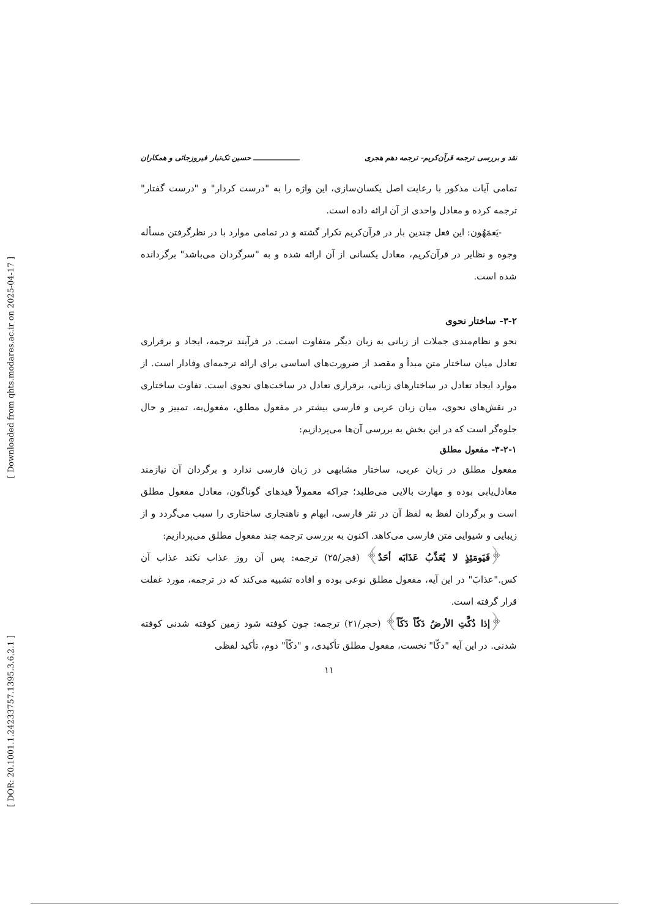[ Downloaded from qhts.modares.ac.ir on 2025-04-17 ]
[ DOR: 20.1001.1.24233757.1395.3.6.2.1 ]
نقد و بررسی ترجمه قرآن‌کریم- ترجمه دهم هجری ـــــــــــــــــــ حسین تک‌تبار فیروزجائی و همکاران
تمامی آیات مذکور با رعایت اصل یکسان‌سازی، این واژه را به "درست کردار" و "درست گفتار" ترجمه کرده و معادل واحدی از آن ارائه داده است.
-یَعمَهُون: این فعل چندین بار در قرآن‌کریم تکرار گشته و در تمامی موارد با در نظرگرفتن مسأله وجوه و نظایر در قرآن‌کریم، معادل یکسانی از آن ارائه شده و به "سرگردان می‌باشد" برگردانده شده است.
۳-۲- ساختار نحوی
نحو و نظام‌مندی جملات از زبانی به زبان دیگر متفاوت است. در فرآیند ترجمه، ایجاد و برقراری تعادل میان ساختار متن مبدأ و مقصد از ضرورت‌های اساسی برای ارائه ترجمه‌ای وفادار است. از موارد ایجاد تعادل در ساختارهای زبانی، برقراری تعادل در ساخت‌های نحوی است. تفاوت ساختاری در نقش‌های نحوی، میان زبان عربی و فارسی بیشتر در مفعول مطلق، مفعول‌به، تمییز و حال جلوه‌گر است که در این بخش به بررسی آن‌ها می‌پردازیم:
۳-۲-۱- مفعول مطلق
مفعول مطلق در زبان عربی، ساختار مشابهی در زبان فارسی ندارد و برگردان آن نیازمند معادل‌یابی بوده و مهارت بالایی می‌طلبد؛ چراکه معمولاً قیدهای گوناگون، معادل مفعول مطلق است و برگردان لفظ به لفظ آن در نثر فارسی، ابهام و ناهنجاری ساختاری را سبب می‌گردد و از زیبایی و شیوایی متن فارسی می‌کاهد. اکنون به بررسی ترجمه چند مفعول مطلق می‌پردازیم:
﴿فَیَومَئِذٍ لا یُعَذِّبُ عَذَابَه أحَدٌ﴾ (فجر/۲۵) ترجمه: پس آن روز عذاب نکند عذاب آن کس."عذابَ" در این آیه، مفعول مطلق نوعی بوده و افاده تشبیه می‌کند که در ترجمه، مورد غفلت قرار گرفته است.
﴿إذا دُکَّتِ الأرضُ دَکّاً دَکّاً﴾ (حجر/۲۱) ترجمه: چون کوفته شود زمین کوفته شدنی کوفته شدنی. در این آیه "دکّا" نخست، مفعول مطلق تأکیدی، و "دکّاً" دوم، تأکید لفظی
۱۱